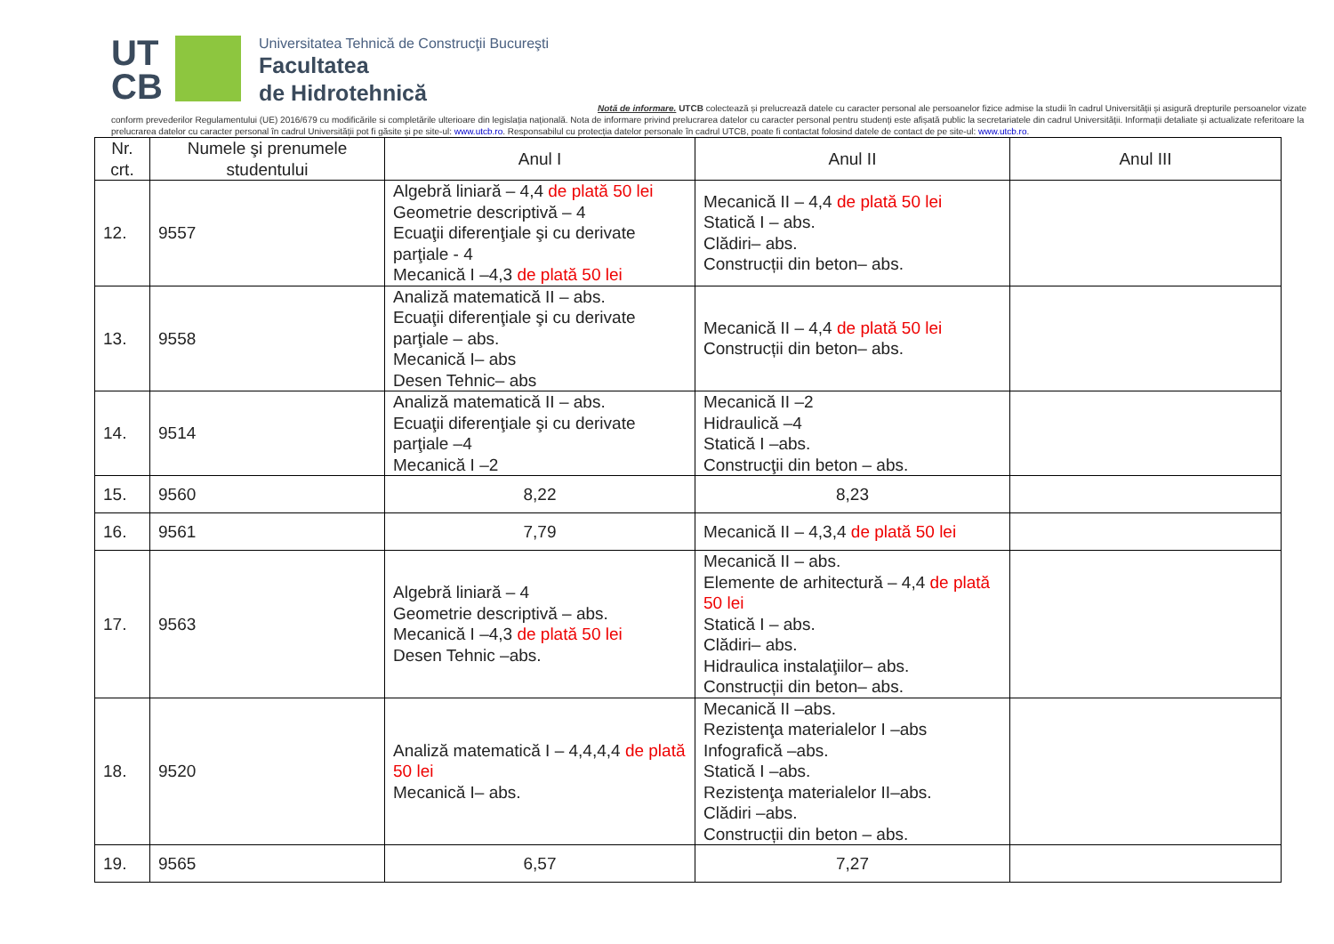UT
CB
Universitatea Tehnică de Construcţii Bucureşti
Facultatea
de Hidrotehnică
Notă de informare. UTCB colectează și prelucrează datele cu caracter personal ale persoanelor fizice admise la studii în cadrul Universității și asigură drepturile persoanelor vizate conform prevederilor Regulamentului (UE) 2016/679 cu modificările si completările ulterioare din legislația națională. Nota de informare privind prelucrarea datelor cu caracter personal pentru studenți este afișată public la secretariatele din cadrul Universității. Informații detaliate și actualizate referitoare la prelucrarea datelor cu caracter personal în cadrul Universității pot fi găsite și pe site-ul: www.utcb.ro. Responsabilul cu protecția datelor personale în cadrul UTCB, poate fi contactat folosind datele de contact de pe site-ul: www.utcb.ro.
| Nr. crt. | Numele şi prenumele studentului | Anul I | Anul II | Anul III |
| --- | --- | --- | --- | --- |
| 12. | 9557 | Algebră liniară – 4,4 de plată 50 lei Geometrie descriptivă – 4 Ecuaţii diferenţiale şi cu derivate parţiale - 4 Mecanică I –4,3 de plată 50 lei | Mecanică II – 4,4 de plată 50 lei Statică I – abs. Clădiri– abs. Construcții din beton– abs. | |
| 13. | 9558 | Analiză matematică II – abs. Ecuaţii diferenţiale şi cu derivate parţiale – abs. Mecanică I– abs Desen Tehnic– abs | Mecanică II – 4,4 de plată 50 lei Construcții din beton– abs. | |
| 14. | 9514 | Analiză matematică II – abs. Ecuaţii diferenţiale şi cu derivate parţiale –4 Mecanică I –2 | Mecanică II –2 Hidraulică –4 Statică I –abs. Construcţii din beton – abs. | |
| 15. | 9560 | 8,22 | 8,23 | |
| 16. | 9561 | 7,79 | Mecanică II – 4,3,4 de plată 50 lei | |
| 17. | 9563 | Algebră liniară – 4 Geometrie descriptivă – abs. Mecanică I –4,3 de plată 50 lei Desen Tehnic –abs. | Mecanică II – abs. Elemente de arhitectură – 4,4 de plată 50 lei Statică I – abs. Clădiri– abs. Hidraulica instalaţiilor– abs. Construcții din beton– abs. | |
| 18. | 9520 | Analiză matematică I – 4,4,4,4 de plată 50 lei Mecanică I– abs. | Mecanică II –abs. Rezistenţa materialelor I –abs Infografică –abs. Statică I –abs. Rezistenţa materialelor II–abs. Clădiri –abs. Construcții din beton – abs. | |
| 19. | 9565 | 6,57 | 7,27 | |